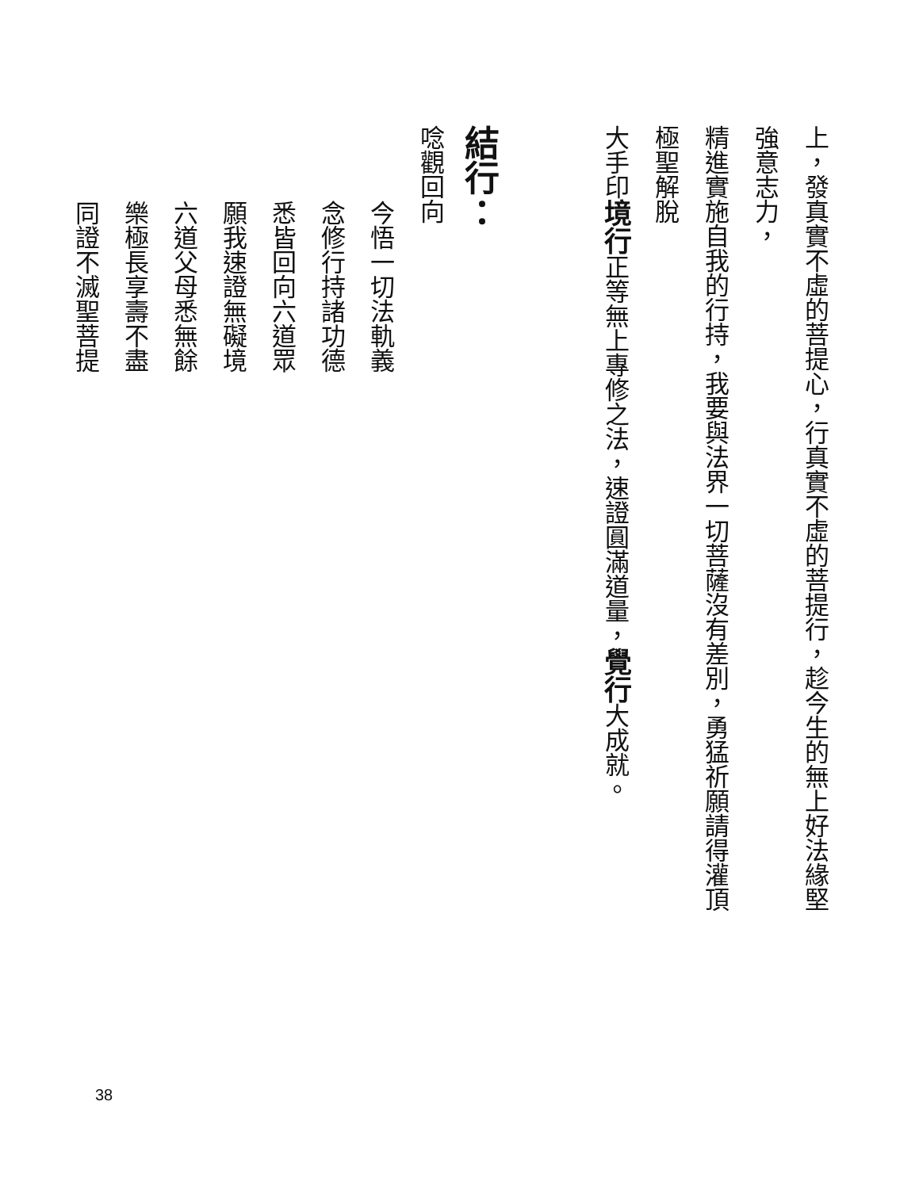上，發真實不虛的菩提心，行真實不虛的菩提行，趁今生的無上好法緣堅強意志力，
精進實施自我的行持，我要與法界一切菩薩沒有差別，勇猛祈願請得灌頂極聖解脫
大手印境行正等無上專修之法，速證圓滿道量，覺行大成就。
結行：
唸觀回向
今悟一切法軌義
念修行持諸功德
悉皆回向六道眾
願我速證無礙境
六道父母悉無餘
樂極長享壽不盡
同證不滅聖菩提
38